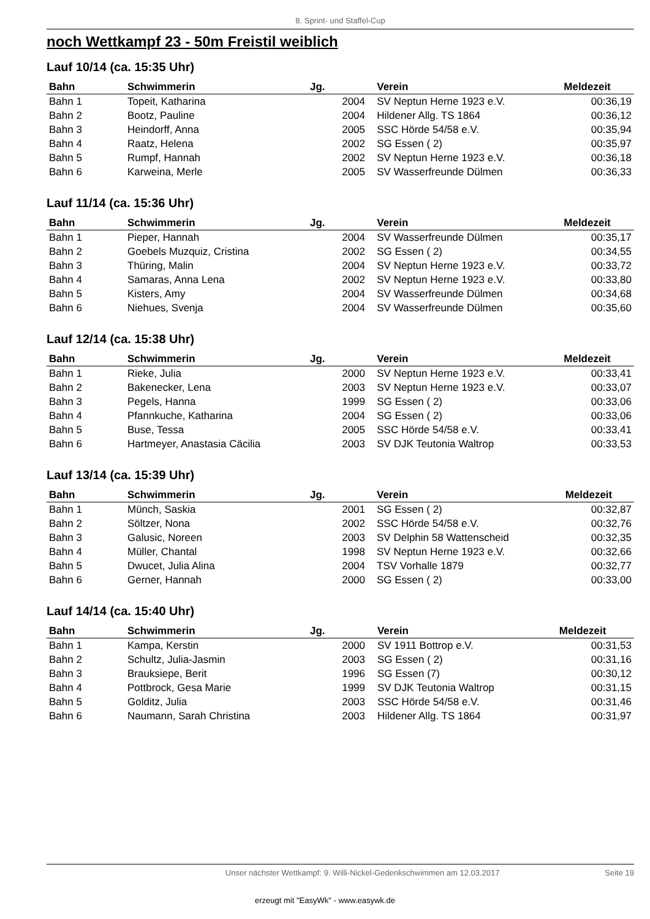8. Sprint- und Staffel-Cup
noch Wettkampf 23 - 50m Freistil weiblich
Lauf 10/14 (ca. 15:35 Uhr)
| Bahn | Schwimmerin | Jg. | | Verein | Meldezeit |
| --- | --- | --- | --- | --- | --- |
| Bahn 1 | Topeit, Katharina | 2004 | | SV Neptun Herne 1923 e.V. | 00:36,19 |
| Bahn 2 | Bootz, Pauline | 2004 | | Hildener Allg. TS 1864 | 00:36,12 |
| Bahn 3 | Heindorff, Anna | 2005 | | SSC Hörde 54/58 e.V. | 00:35,94 |
| Bahn 4 | Raatz, Helena | 2002 | | SG Essen ( 2) | 00:35,97 |
| Bahn 5 | Rumpf, Hannah | 2002 | | SV Neptun Herne 1923 e.V. | 00:36,18 |
| Bahn 6 | Karweina, Merle | 2005 | | SV Wasserfreunde Dülmen | 00:36,33 |
Lauf 11/14 (ca. 15:36 Uhr)
| Bahn | Schwimmerin | Jg. | | Verein | Meldezeit |
| --- | --- | --- | --- | --- | --- |
| Bahn 1 | Pieper, Hannah | 2004 | | SV Wasserfreunde Dülmen | 00:35,17 |
| Bahn 2 | Goebels Muzquiz, Cristina | 2002 | | SG Essen ( 2) | 00:34,55 |
| Bahn 3 | Thüring, Malin | 2004 | | SV Neptun Herne 1923 e.V. | 00:33,72 |
| Bahn 4 | Samaras, Anna Lena | 2002 | | SV Neptun Herne 1923 e.V. | 00:33,80 |
| Bahn 5 | Kisters, Amy | 2004 | | SV Wasserfreunde Dülmen | 00:34,68 |
| Bahn 6 | Niehues, Svenja | 2004 | | SV Wasserfreunde Dülmen | 00:35,60 |
Lauf 12/14 (ca. 15:38 Uhr)
| Bahn | Schwimmerin | Jg. | | Verein | Meldezeit |
| --- | --- | --- | --- | --- | --- |
| Bahn 1 | Rieke, Julia | 2000 | | SV Neptun Herne 1923 e.V. | 00:33,41 |
| Bahn 2 | Bakenecker, Lena | 2003 | | SV Neptun Herne 1923 e.V. | 00:33,07 |
| Bahn 3 | Pegels, Hanna | 1999 | | SG Essen ( 2) | 00:33,06 |
| Bahn 4 | Pfannkuche, Katharina | 2004 | | SG Essen ( 2) | 00:33,06 |
| Bahn 5 | Buse, Tessa | 2005 | | SSC Hörde 54/58 e.V. | 00:33,41 |
| Bahn 6 | Hartmeyer, Anastasia Cäcilia | 2003 | | SV DJK Teutonia Waltrop | 00:33,53 |
Lauf 13/14 (ca. 15:39 Uhr)
| Bahn | Schwimmerin | Jg. | | Verein | Meldezeit |
| --- | --- | --- | --- | --- | --- |
| Bahn 1 | Münch, Saskia | 2001 | | SG Essen ( 2) | 00:32,87 |
| Bahn 2 | Söltzer, Nona | 2002 | | SSC Hörde 54/58 e.V. | 00:32,76 |
| Bahn 3 | Galusic, Noreen | 2003 | | SV Delphin 58 Wattenscheid | 00:32,35 |
| Bahn 4 | Müller, Chantal | 1998 | | SV Neptun Herne 1923 e.V. | 00:32,66 |
| Bahn 5 | Dwucet, Julia Alina | 2004 | | TSV Vorhalle 1879 | 00:32,77 |
| Bahn 6 | Gerner, Hannah | 2000 | | SG Essen ( 2) | 00:33,00 |
Lauf 14/14 (ca. 15:40 Uhr)
| Bahn | Schwimmerin | Jg. | | Verein | Meldezeit |
| --- | --- | --- | --- | --- | --- |
| Bahn 1 | Kampa, Kerstin | 2000 | | SV 1911 Bottrop e.V. | 00:31,53 |
| Bahn 2 | Schultz, Julia-Jasmin | 2003 | | SG Essen ( 2) | 00:31,16 |
| Bahn 3 | Brauksiepe, Berit | 1996 | | SG Essen (7) | 00:30,12 |
| Bahn 4 | Pottbrock, Gesa Marie | 1999 | | SV DJK Teutonia Waltrop | 00:31,15 |
| Bahn 5 | Golditz, Julia | 2003 | | SSC Hörde 54/58 e.V. | 00:31,46 |
| Bahn 6 | Naumann, Sarah Christina | 2003 | | Hildener Allg. TS 1864 | 00:31,97 |
Unser nächster Wettkampf: 9. Willi-Nickel-Gedenkschwimmen am 12.03.2017 Seite 19
erzeugt mit "EasyWk" - www.easywk.de